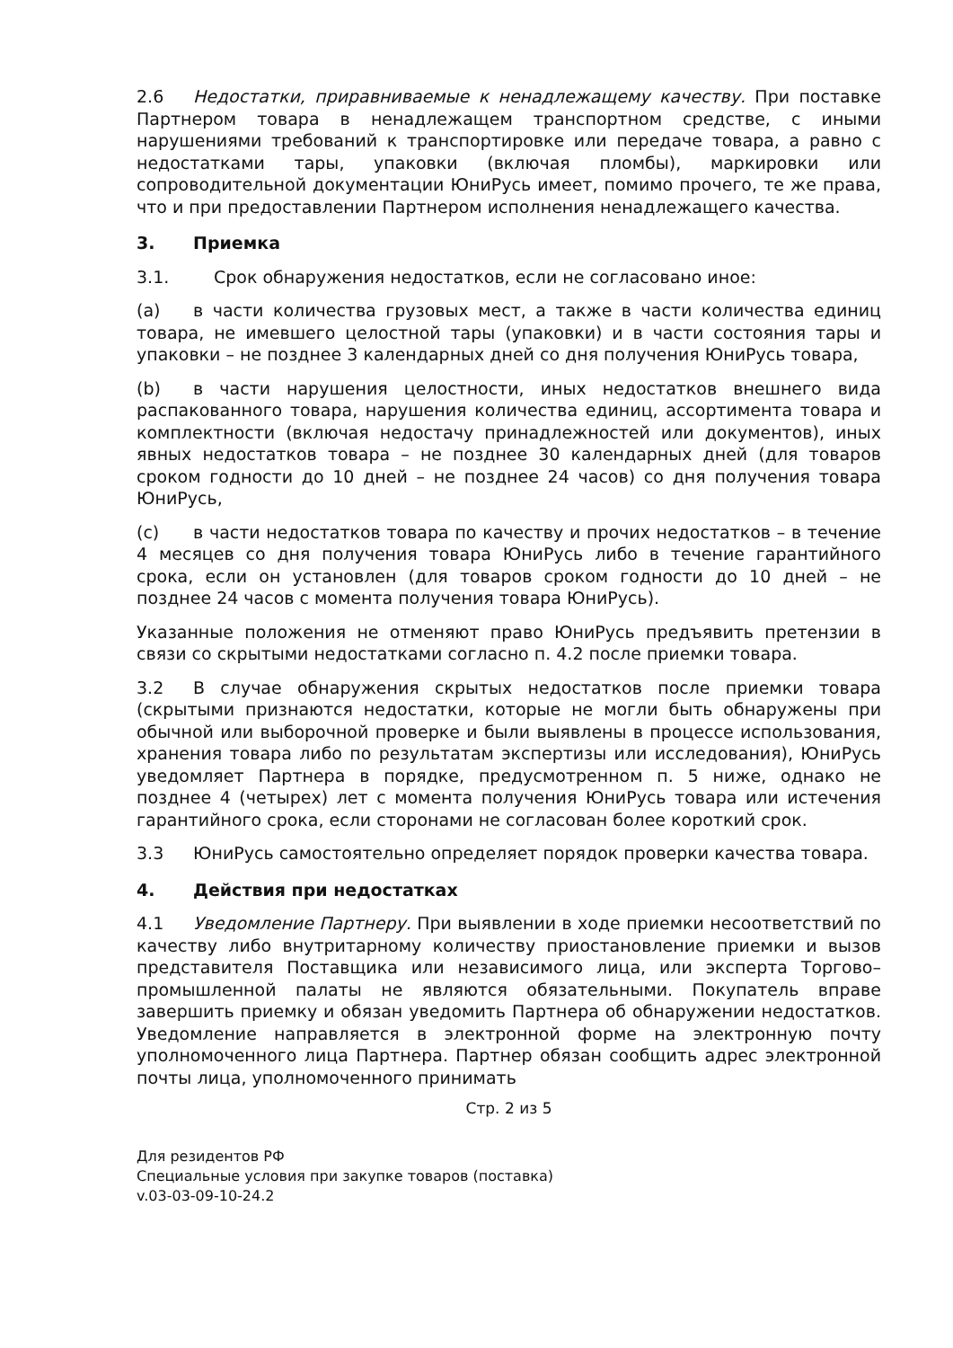2.6 Недостатки, приравниваемые к ненадлежащему качеству. При поставке Партнером товара в ненадлежащем транспортном средстве, с иными нарушениями требований к транспортировке или передаче товара, а равно с недостатками тары, упаковки (включая пломбы), маркировки или сопроводительной документации ЮниРусь имеет, помимо прочего, те же права, что и при предоставлении Партнером исполнения ненадлежащего качества.
3. Приемка
3.1. Срок обнаружения недостатков, если не согласовано иное:
(a) в части количества грузовых мест, а также в части количества единиц товара, не имевшего целостной тары (упаковки) и в части состояния тары и упаковки – не позднее 3 календарных дней со дня получения ЮниРусь товара,
(b) в части нарушения целостности, иных недостатков внешнего вида распакованного товара, нарушения количества единиц, ассортимента товара и комплектности (включая недостачу принадлежностей или документов), иных явных недостатков товара – не позднее 30 календарных дней (для товаров сроком годности до 10 дней – не позднее 24 часов) со дня получения товара ЮниРусь,
(c) в части недостатков товара по качеству и прочих недостатков – в течение 4 месяцев со дня получения товара ЮниРусь либо в течение гарантийного срока, если он установлен (для товаров сроком годности до 10 дней – не позднее 24 часов с момента получения товара ЮниРусь).
Указанные положения не отменяют право ЮниРусь предъявить претензии в связи со скрытыми недостатками согласно п. 4.2 после приемки товара.
3.2 В случае обнаружения скрытых недостатков после приемки товара (скрытыми признаются недостатки, которые не могли быть обнаружены при обычной или выборочной проверке и были выявлены в процессе использования, хранения товара либо по результатам экспертизы или исследования), ЮниРусь уведомляет Партнера в порядке, предусмотренном п. 5 ниже, однако не позднее 4 (четырех) лет с момента получения ЮниРусь товара или истечения гарантийного срока, если сторонами не согласован более короткий срок.
3.3 ЮниРусь самостоятельно определяет порядок проверки качества товара.
4. Действия при недостатках
4.1 Уведомление Партнеру. При выявлении в ходе приемки несоответствий по качеству либо внутритарному количеству приостановление приемки и вызов представителя Поставщика или независимого лица, или эксперта Торгово–промышленной палаты не являются обязательными. Покупатель вправе завершить приемку и обязан уведомить Партнера об обнаружении недостатков. Уведомление направляется в электронной форме на электронную почту уполномоченного лица Партнера. Партнер обязан сообщить адрес электронной почты лица, уполномоченного принимать
Стр. 2 из 5
Для резидентов РФ
Специальные условия при закупке товаров (поставка)
v.03-03-09-10-24.2